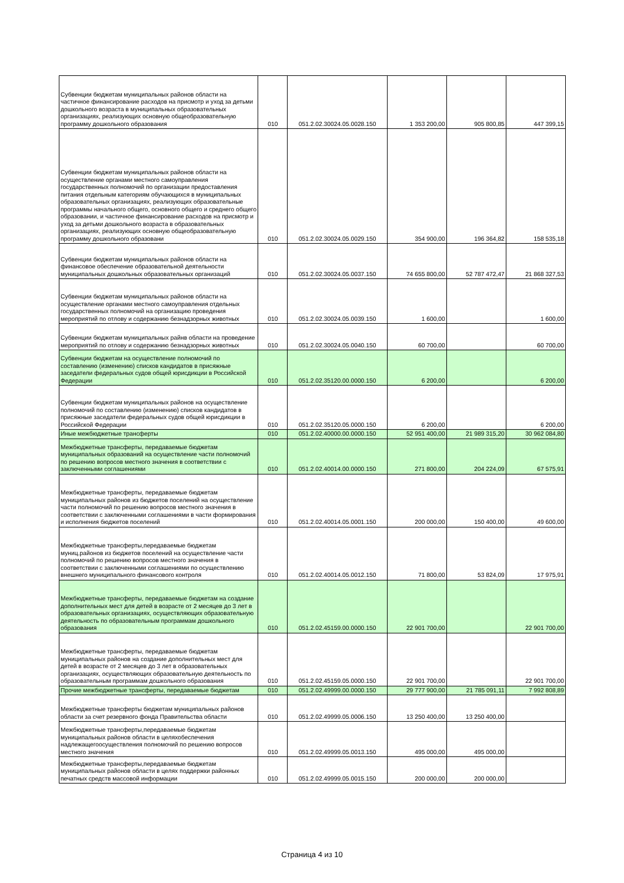| Субвенции бюджетам муниципальных районов области на частичное финансирование расходов на присмотр и уход за детьми дошкольного возраста в муниципальных образовательных организациях, реализующих основную общеобразовательную программу дошкольного образования | 010 | 051.2.02.30024.05.0028.150 | 1 353 200,00 | 905 800,85 | 447 399,15 |
| Субвенции бюджетам муниципальных районов области на осуществление органами местного самоуправления государственных полномочий по организации предоставления питания отдельным категориям обучающихся в муниципальных образовательных организациях, реализующих образовательные программы начального общего, основного общего и среднего общего образовании, и частичное финансирование расходов на присмотр и уход за детьми дошкольного возраста в образовательных организациях, реализующих основную общеобразовательную программу дошкольного образовани | 010 | 051.2.02.30024.05.0029.150 | 354 900,00 | 196 364,82 | 158 535,18 |
| Субвенции бюджетам муниципальных районов области на финансовое обеспечение образовательной деятельности муниципальных дошкольных образовательных организаций | 010 | 051.2.02.30024.05.0037.150 | 74 655 800,00 | 52 787 472,47 | 21 868 327,53 |
| Субвенции бюджетам муниципальных районов области на осуществление органами местного самоуправления отдельных государственных полномочий на организацию проведения мероприятий по отлову и содержанию безнадзорных животных | 010 | 051.2.02.30024.05.0039.150 | 1 600,00 | | 1 600,00 |
| Субвенции бюджетам муниципальных райнв области на проведение мероприятий по отлову и содержанию безнадзорных животных | 010 | 051.2.02.30024.05.0040.150 | 60 700,00 | | 60 700,00 |
| Субвенции бюджетам на осуществление полномочий по составлению (изменению) списков кандидатов в присяжные заседатели федеральных судов общей юрисдикции в Российской Федерации | 010 | 051.2.02.35120.00.0000.150 | 6 200,00 | | 6 200,00 |
| Субвенции бюджетам муниципальных районов на осуществление полномочий по составлению (изменению) списков кандидатов в присяжные заседатели федеральных судов общей юрисдикции в Российской Федерации | 010 | 051.2.02.35120.05.0000.150 | 6 200,00 | | 6 200,00 |
| Иные межбюджетные трансферты | 010 | 051.2.02.40000.00.0000.150 | 52 951 400,00 | 21 989 315,20 | 30 962 084,80 |
| Межбюджетные трансферты, передаваемые бюджетам муниципальных образований на осуществление части полномочий по решению вопросов местного значения в соответствии с заключенными соглашениями | 010 | 051.2.02.40014.00.0000.150 | 271 800,00 | 204 224,09 | 67 575,91 |
| Межбюджетные трансферты, передаваемые бюджетам муниципальных районов из бюджетов поселений на осуществление части полномочий по решению вопросов местного значения в соответствии с заключенными соглашениями в части формирования и исполнения бюджетов поселений | 010 | 051.2.02.40014.05.0001.150 | 200 000,00 | 150 400,00 | 49 600,00 |
| Межбюджетные трансферты,передаваемые бюджетам муниц.районов из бюджетов поселений на осуществление части полномочий по решению вопросов местного значения в соответствии с заключенными соглашениями по осуществлению внешнего муниципального финансового контроля | 010 | 051.2.02.40014.05.0012.150 | 71 800,00 | 53 824,09 | 17 975,91 |
| Межбюджетные трансферты, передаваемые бюджетам на создание дополнительных мест для детей в возрасте от 2 месяцев до 3 лет в образовательных организациях, осуществляющих образовательную деятельность по образовательным программам дошкольного образования | 010 | 051.2.02.45159.00.0000.150 | 22 901 700,00 | | 22 901 700,00 |
| Межбюджетные трансферты, передаваемые бюджетам муниципальных районов на создание дополнительных мест для детей в возрасте от 2 месяцев до 3 лет в образовательных организациях, осуществляющих образовательную деятельность по образовательным программам дошкольного образования | 010 | 051.2.02.45159.05.0000.150 | 22 901 700,00 | | 22 901 700,00 |
| Прочие межбюджетные трансферты, передаваемые бюджетам | 010 | 051.2.02.49999.00.0000.150 | 29 777 900,00 | 21 785 091,11 | 7 992 808,89 |
| Межбюджетные трансферты бюджетам муниципальных районов области за счет резервного фонда Правительства области | 010 | 051.2.02.49999.05.0006.150 | 13 250 400,00 | 13 250 400,00 | |
| Межбюджетные трансферты,передаваемые бюджетам муниципальных районов области в целяхобеспечения надлежащегоосуществления полномочий по решению вопросов местного значения | 010 | 051.2.02.49999.05.0013.150 | 495 000,00 | 495 000,00 | |
| Межбюджетные трансферты,передаваемые бюджетам муниципальных районов области в целях поддержки районных печатных средств массовой информации | 010 | 051.2.02.49999.05.0015.150 | 200 000,00 | 200 000,00 | |
Страница 4 из 10